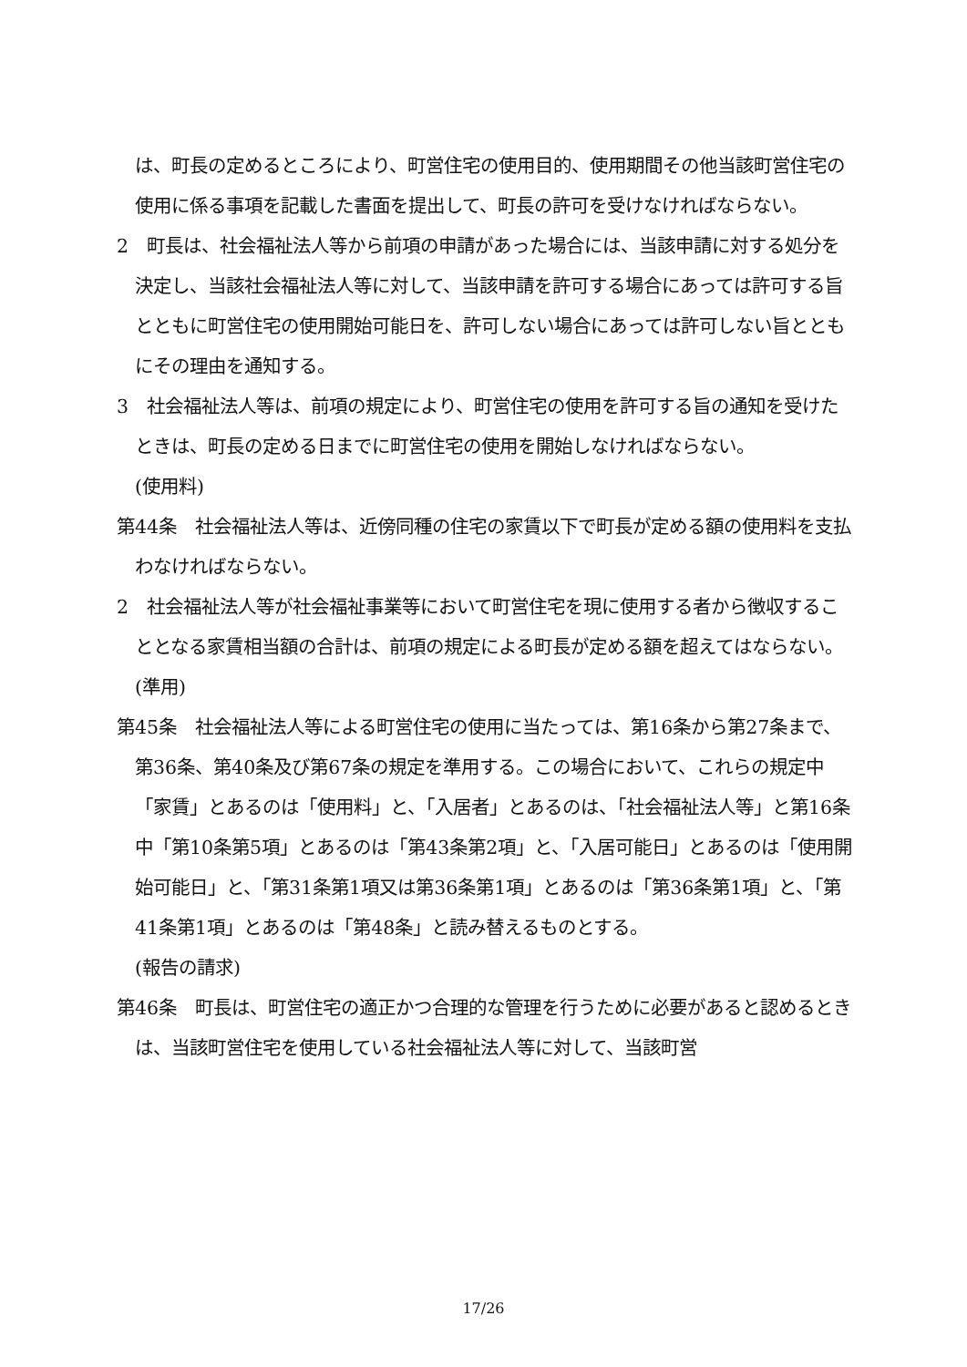は、町長の定めるところにより、町営住宅の使用目的、使用期間その他当該町営住宅の使用に係る事項を記載した書面を提出して、町長の許可を受けなければならない。
2　町長は、社会福祉法人等から前項の申請があった場合には、当該申請に対する処分を決定し、当該社会福祉法人等に対して、当該申請を許可する場合にあっては許可する旨とともに町営住宅の使用開始可能日を、許可しない場合にあっては許可しない旨とともにその理由を通知する。
3　社会福祉法人等は、前項の規定により、町営住宅の使用を許可する旨の通知を受けたときは、町長の定める日までに町営住宅の使用を開始しなければならない。
(使用料)
第44条　社会福祉法人等は、近傍同種の住宅の家賃以下で町長が定める額の使用料を支払わなければならない。
2　社会福祉法人等が社会福祉事業等において町営住宅を現に使用する者から徴収することとなる家賃相当額の合計は、前項の規定による町長が定める額を超えてはならない。
(準用)
第45条　社会福祉法人等による町営住宅の使用に当たっては、第16条から第27条まで、第36条、第40条及び第67条の規定を準用する。この場合において、これらの規定中「家賃」とあるのは「使用料」と、「入居者」とあるのは、「社会福祉法人等」と第16条中「第10条第5項」とあるのは「第43条第2項」と、「入居可能日」とあるのは「使用開始可能日」と、「第31条第1項又は第36条第1項」とあるのは「第36条第1項」と、「第41条第1項」とあるのは「第48条」と読み替えるものとする。
(報告の請求)
第46条　町長は、町営住宅の適正かつ合理的な管理を行うために必要があると認めるときは、当該町営住宅を使用している社会福祉法人等に対して、当該町営
17/26